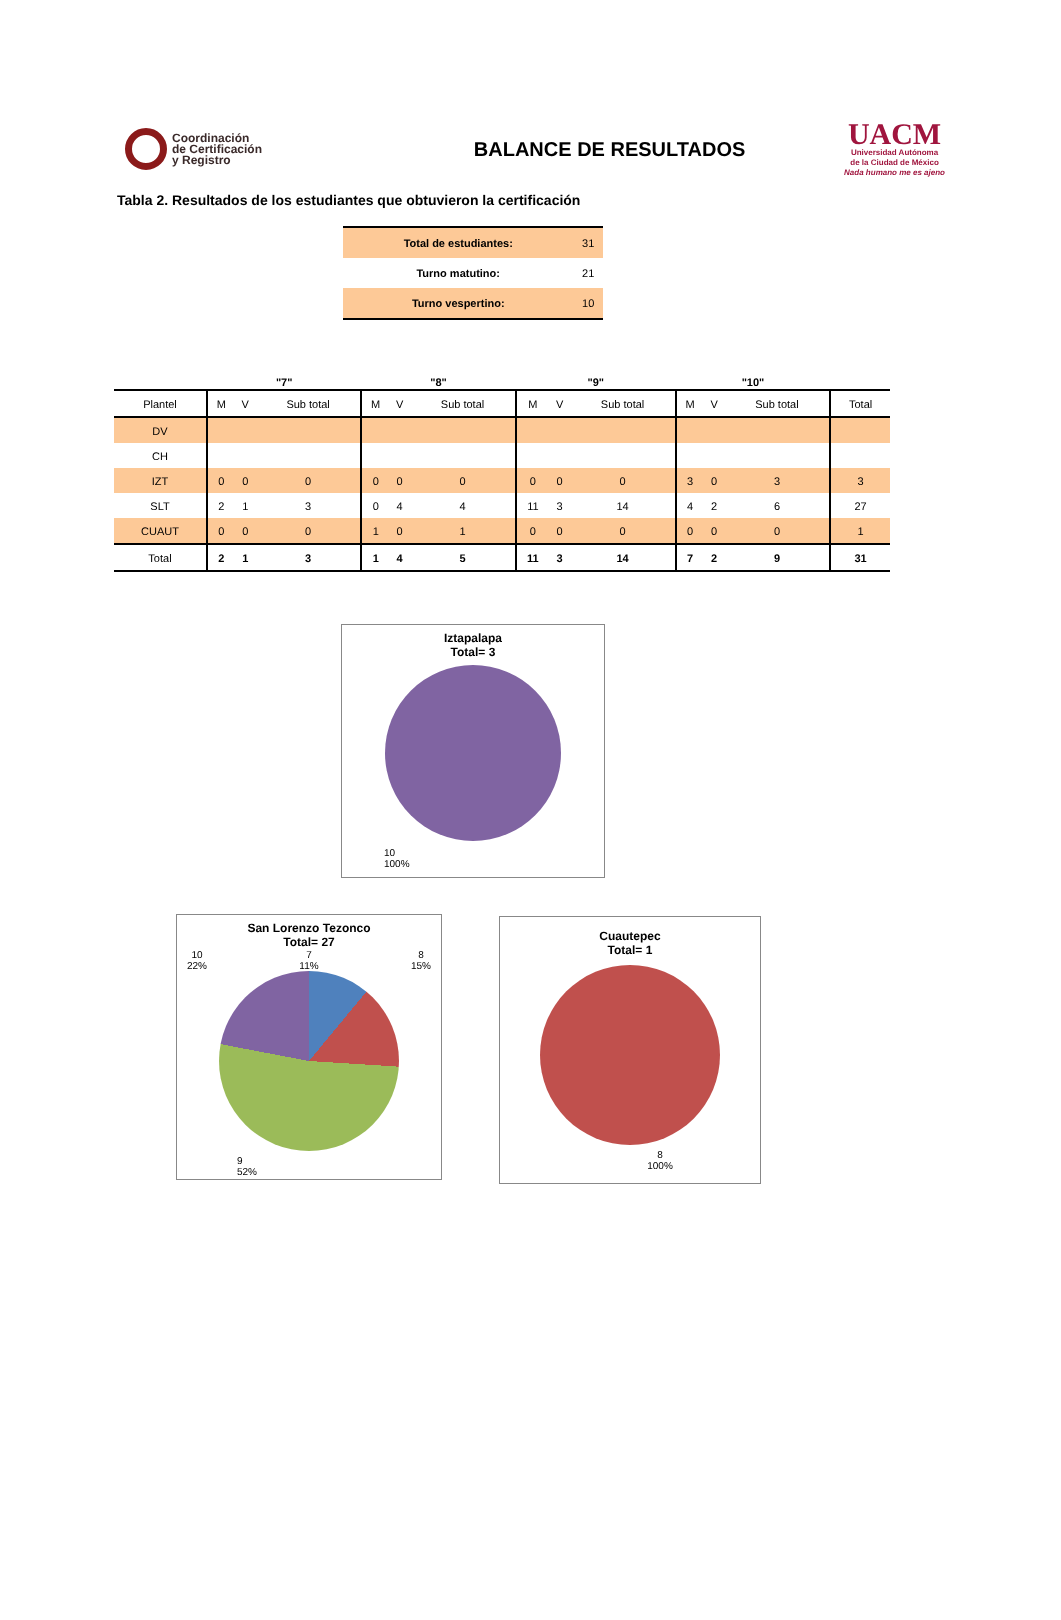Coordinación
de Certificación
y Registro
BALANCE DE RESULTADOS
UACM
Universidad Autónoma
de la Ciudad de México
Nada humano me es ajeno
Tabla 2. Resultados de los estudiantes que obtuvieron la certificación
| Total de estudiantes: | 31 |
| Turno matutino: | 21 |
| Turno vespertino: | 10 |
| | "7" | | | "8" | | | "9" | | | "10" | | | |
| --- | --- | --- | --- | --- | --- | --- | --- | --- | --- | --- | --- | --- | --- |
| Plantel | M | V | Sub total | M | V | Sub total | M | V | Sub total | M | V | Sub total | Total |
| DV | | | | | | | | | | | | | |
| CH | | | | | | | | | | | | | |
| IZT | 0 | 0 | 0 | 0 | 0 | 0 | 0 | 0 | 0 | 3 | 0 | 3 | 3 |
| SLT | 2 | 1 | 3 | 0 | 4 | 4 | 11 | 3 | 14 | 4 | 2 | 6 | 27 |
| CUAUT | 0 | 0 | 0 | 1 | 0 | 1 | 0 | 0 | 0 | 0 | 0 | 0 | 1 |
| Total | 2 | 1 | 3 | 1 | 4 | 5 | 11 | 3 | 14 | 7 | 2 | 9 | 31 |
Iztapalapa
Total= 3
10
100%
San Lorenzo Tezonco
Total= 27
10
22% 7
11% 8
15%
9
52%
Cuautepec
Total= 1
8
100%